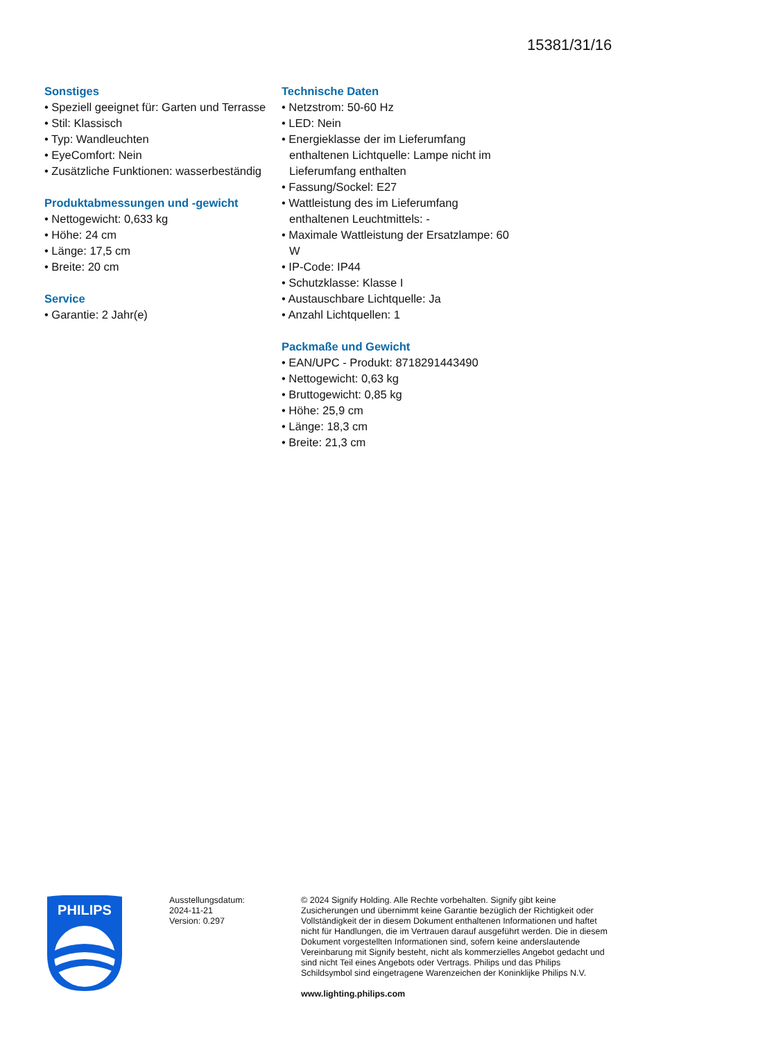15381/31/16
Sonstiges
• Speziell geeignet für: Garten und Terrasse
• Stil: Klassisch
• Typ: Wandleuchten
• EyeComfort: Nein
• Zusätzliche Funktionen: wasserbeständig
Produktabmessungen und -gewicht
• Nettogewicht: 0,633 kg
• Höhe: 24 cm
• Länge: 17,5 cm
• Breite: 20 cm
Service
• Garantie: 2 Jahr(e)
Technische Daten
• Netzstrom: 50-60 Hz
• LED: Nein
• Energieklasse der im Lieferumfang enthaltenen Lichtquelle: Lampe nicht im Lieferumfang enthalten
• Fassung/Sockel: E27
• Wattleistung des im Lieferumfang enthaltenen Leuchtmittels: -
• Maximale Wattleistung der Ersatzlampe: 60 W
• IP-Code: IP44
• Schutzklasse: Klasse I
• Austauschbare Lichtquelle: Ja
• Anzahl Lichtquellen: 1
Packmaße und Gewicht
• EAN/UPC - Produkt: 8718291443490
• Nettogewicht: 0,63 kg
• Bruttogewicht: 0,85 kg
• Höhe: 25,9 cm
• Länge: 18,3 cm
• Breite: 21,3 cm
PHILIPS
Ausstellungsdatum:
2024-11-21
Version: 0.297
© 2024 Signify Holding. Alle Rechte vorbehalten. Signify gibt keine Zusicherungen und übernimmt keine Garantie bezüglich der Richtigkeit oder Vollständigkeit der in diesem Dokument enthaltenen Informationen und haftet nicht für Handlungen, die im Vertrauen darauf ausgeführt werden. Die in diesem Dokument vorgestellten Informationen sind, sofern keine anderslautende Vereinbarung mit Signify besteht, nicht als kommerzielles Angebot gedacht und sind nicht Teil eines Angebots oder Vertrags. Philips und das Philips Schildsymbol sind eingetragene Warenzeichen der Koninklijke Philips N.V.
www.lighting.philips.com